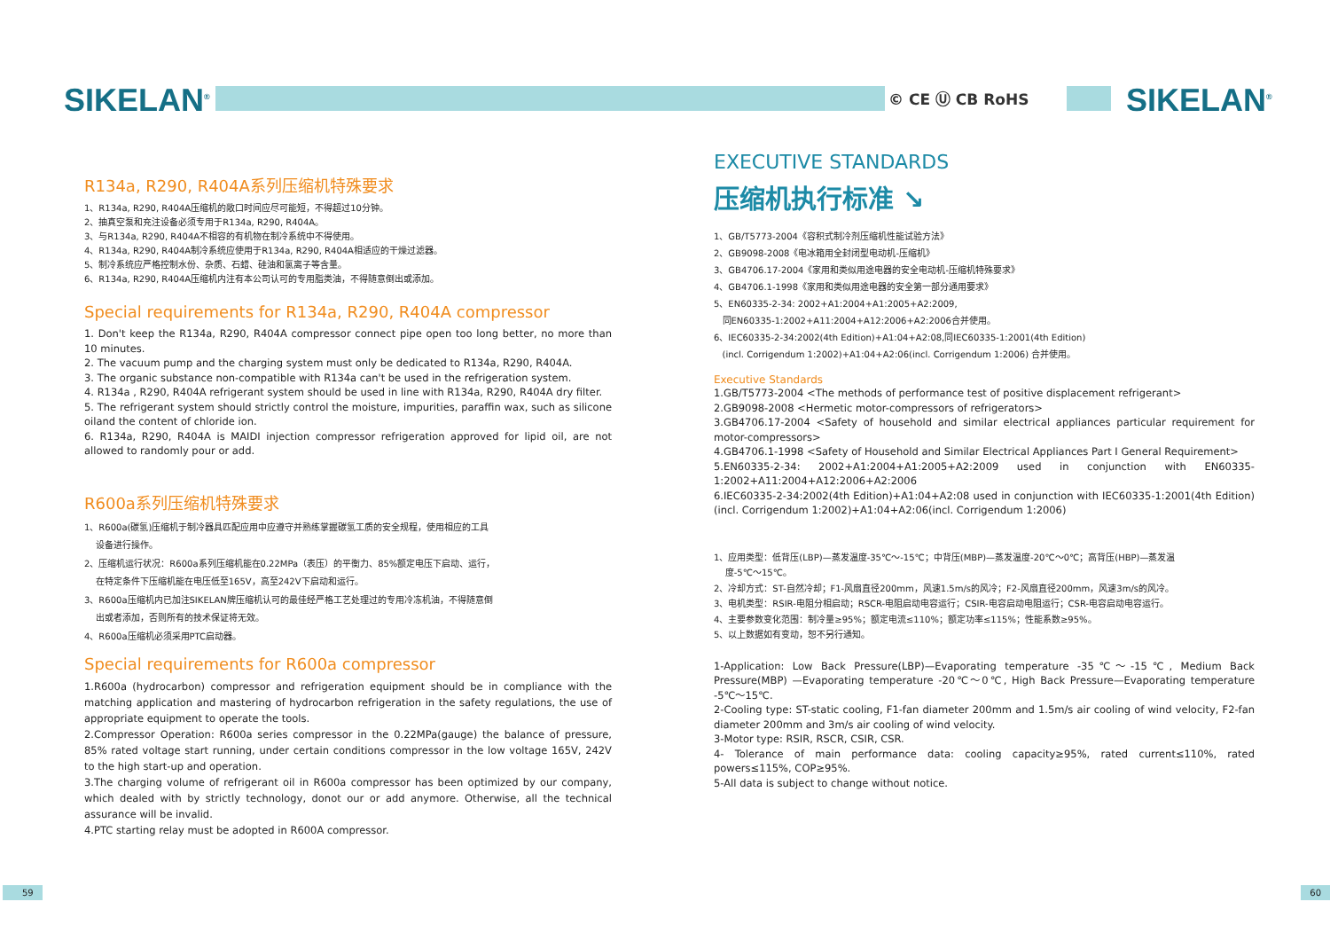SIKELAN<sup>®</sup> © CE Ⓤ CB RoHS SIKELAN<sup>®</sup>
R134a, R290, R404A系列压缩机特殊要求
1、R134a, R290, R404A压缩机的敞口时间应尽可能短，不得超过10分钟。
2、抽真空泵和充注设备必须专用于R134a, R290, R404A。
3、与R134a, R290, R404A不相容的有机物在制冷系统中不得使用。
4、R134a, R290, R404A制冷系统应使用于R134a, R290, R404A相适应的干燥过滤器。
5、制冷系统应严格控制水份、杂质、石蜡、硅油和氯离子等含量。
6、R134a, R290, R404A压缩机内注有本公司认可的专用脂类油，不得随意倒出或添加。
Special requirements for R134a, R290, R404A compressor
1. Don't keep the R134a, R290, R404A compressor connect pipe open too long better, no more than 10 minutes.
2. The vacuum pump and the charging system must only be dedicated to R134a, R290, R404A.
3. The organic substance non-compatible with R134a can't be used in the refrigeration system.
4. R134a , R290, R404A refrigerant system should be used in line with R134a, R290, R404A dry filter.
5. The refrigerant system should strictly control the moisture, impurities, paraffin wax, such as silicone oiland the content of chloride ion.
6. R134a, R290, R404A is MAIDI injection compressor refrigeration approved for lipid oil, are not allowed to randomly pour or add.
R600a系列压缩机特殊要求
1、R600a(碳氢)压缩机于制冷器具匹配应用中应遵守并熟练掌握碳氢工质的安全规程，使用相应的工具
设备进行操作。
2、压缩机运行状况：R600a系列压缩机能在0.22MPa（表压）的平衡力、85%额定电压下启动、运行，
在特定条件下压缩机能在电压低至165V，高至242V下启动和运行。
3、R600a压缩机内已加注SIKELAN牌压缩机认可的最佳经严格工艺处理过的专用冷冻机油，不得随意倒
出或者添加，否则所有的技术保证将无效。
4、R600a压缩机必须采用PTC启动器。
Special requirements for R600a compressor
1.R600a (hydrocarbon) compressor and refrigeration equipment should be in compliance with the matching application and mastering of hydrocarbon refrigeration in the safety regulations, the use of appropriate equipment to operate the tools.
2.Compressor Operation: R600a series compressor in the 0.22MPa(gauge) the balance of pressure, 85% rated voltage start running, under certain conditions compressor in the low voltage 165V, 242V to the high start-up and operation.
3.The charging volume of refrigerant oil in R600a compressor has been optimized by our company, which dealed with by strictly technology, donot our or add anymore. Otherwise, all the technical assurance will be invalid.
4.PTC starting relay must be adopted in R600A compressor.
EXECUTIVE STANDARDS
压缩机执行标准 ↘
1、GB/T5773-2004《容积式制冷剂压缩机性能试验方法》
2、GB9098-2008《电冰箱用全封闭型电动机-压缩机》
3、GB4706.17-2004《家用和类似用途电器的安全电动机-压缩机特殊要求》
4、GB4706.1-1998《家用和类似用途电器的安全第一部分通用要求》
5、EN60335-2-34: 2002+A1:2004+A1:2005+A2:2009,
同EN60335-1:2002+A11:2004+A12:2006+A2:2006合并使用。
6、IEC60335-2-34:2002(4th Edition)+A1:04+A2:08,同IEC60335-1:2001(4th Edition)
(incl. Corrigendum 1:2002)+A1:04+A2:06(incl. Corrigendum 1:2006) 合并使用。
Executive Standards
1.GB/T5773-2004 <The methods of performance test of positive displacement refrigerant>
2.GB9098-2008 <Hermetic motor-compressors of refrigerators>
3.GB4706.17-2004 <Safety of household and similar electrical appliances particular requirement for motor-compressors>
4.GB4706.1-1998 <Safety of Household and Similar Electrical Appliances Part I General Requirement>
5.EN60335-2-34: 2002+A1:2004+A1:2005+A2:2009 used in conjunction with EN60335-1:2002+A11:2004+A12:2006+A2:2006
6.IEC60335-2-34:2002(4th Edition)+A1:04+A2:08 used in conjunction with IEC60335-1:2001(4th Edition)(incl. Corrigendum 1:2002)+A1:04+A2:06(incl. Corrigendum 1:2006)
1、应用类型：低背压(LBP)—蒸发温度-35℃～-15℃；中背压(MBP)—蒸发温度-20℃～0℃；高背压(HBP)—蒸发温
度-5℃～15℃。
2、冷却方式：ST-自然冷却；F1-风扇直径200mm，风速1.5m/s的风冷；F2-风扇直径200mm，风速3m/s的风冷。
3、电机类型：RSIR-电阻分相启动；RSCR-电阻启动电容运行；CSIR-电容启动电阻运行；CSR-电容启动电容运行。
4、主要参数变化范围：制冷量≥95%；额定电流≤110%；额定功率≤115%；性能系数≥95%。
5、以上数据如有变动，恕不另行通知。
1-Application: Low Back Pressure(LBP)—Evaporating temperature -35℃～-15℃, Medium Back Pressure(MBP) —Evaporating temperature -20℃～0℃, High Back Pressure—Evaporating temperature -5℃～15℃.
2-Cooling type: ST-static cooling, F1-fan diameter 200mm and 1.5m/s air cooling of wind velocity, F2-fan diameter 200mm and 3m/s air cooling of wind velocity.
3-Motor type: RSIR, RSCR, CSIR, CSR.
4- Tolerance of main performance data: cooling capacity≥95%, rated current≤110%, rated powers≤115%, COP≥95%.
5-All data is subject to change without notice.
59 60